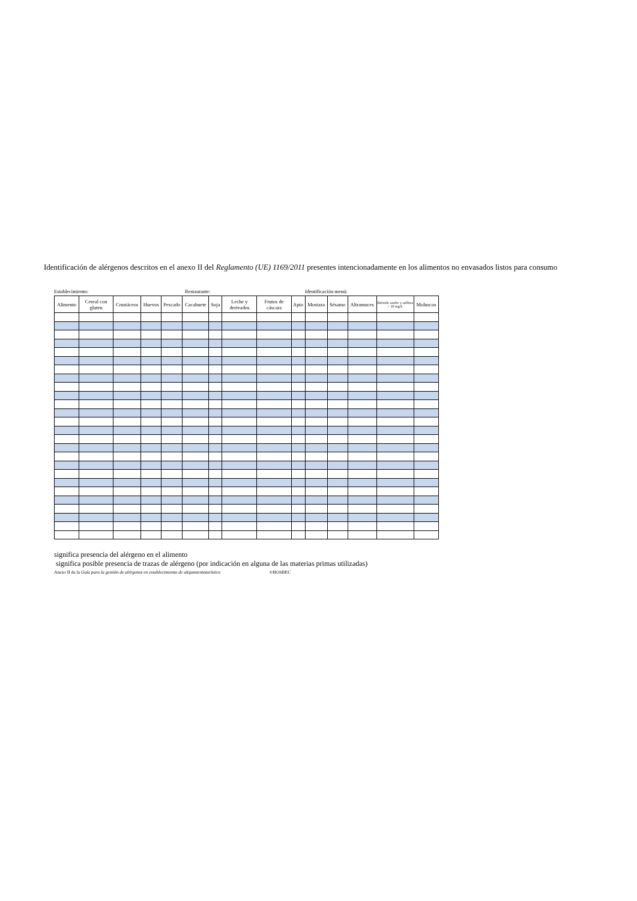Identificación de alérgenos descritos en el anexo II del Reglamento (UE) 1169/2011 presentes intencionadamente en los alimentos no envasados listos para consumo
Establecimiento: Restaurante: Identificación menú:
| Alimento | Cereal con gluten | Crustáceos | Huevos | Pescado | Cacahuete | Soja | Leche y derivados | Frutos de cáscara | Apio | Mostaza | Sésamo | Altramuces | Dióxido azufre y sulfitos > 10 mg/L | Moluscos |
| --- | --- | --- | --- | --- | --- | --- | --- | --- | --- | --- | --- | --- | --- | --- |
significa presencia del alérgeno en el alimento
significa posible presencia de trazas de alérgeno (por indicación en alguna de las materias primas utilizadas)
Anexo II de la Guía para la gestión de alérgenos en establecimiento de alojamientoturístico ©HOSBEC